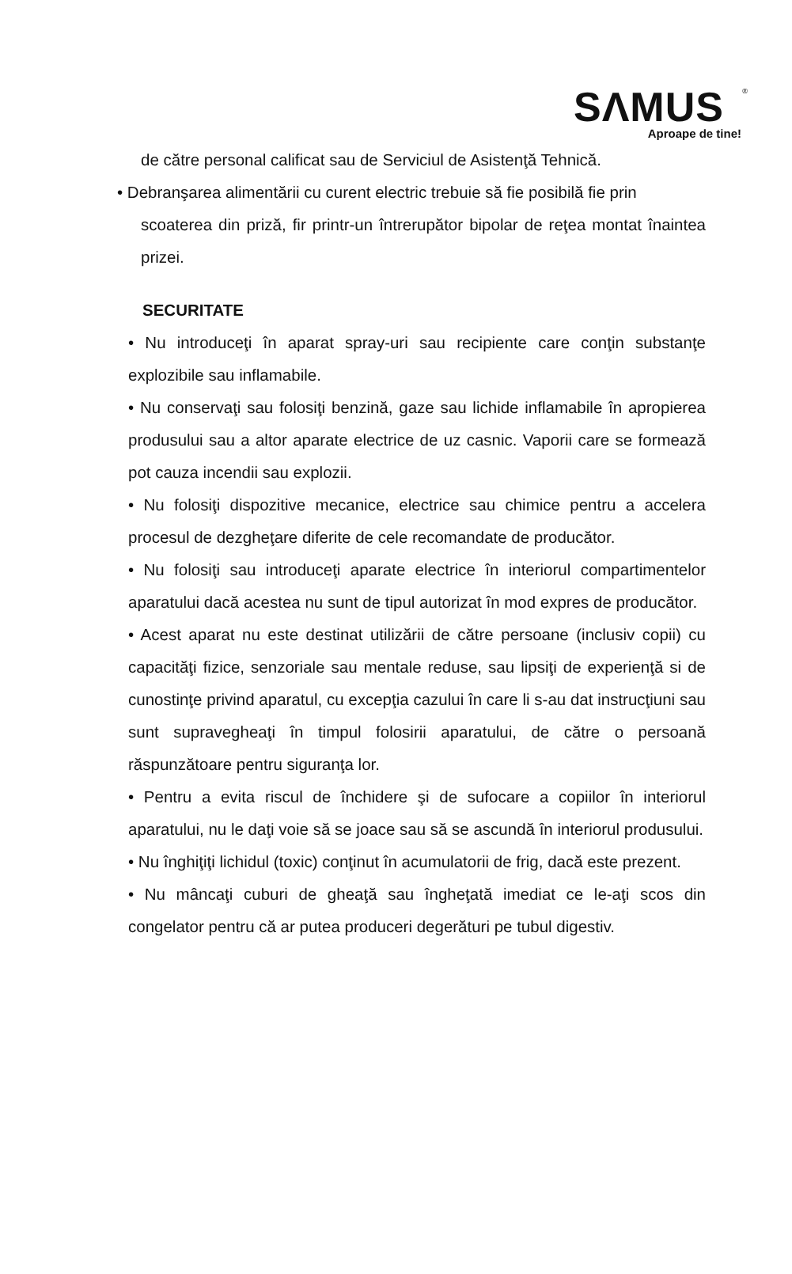SΛMUS
<sup>®</sup>
Aproape de tine!
de către personal calificat sau de Serviciul de Asistenţă Tehnică.
• Debranşarea alimentării cu curent electric trebuie să fie posibilă fie prin
scoaterea din priză, fir printr-un întrerupător bipolar de reţea montat înaintea prizei.
SECURITATE
• Nu introduceţi în aparat spray-uri sau recipiente care conţin substanţe explozibile sau inflamabile.
• Nu conservaţi sau folosiţi benzină, gaze sau lichide inflamabile în apropierea produsului sau a altor aparate electrice de uz casnic. Vaporii care se formează pot cauza incendii sau explozii.
• Nu folosiţi dispozitive mecanice, electrice sau chimice pentru a accelera procesul de dezgheţare diferite de cele recomandate de producător.
• Nu folosiţi sau introduceţi aparate electrice în interiorul compartimentelor aparatului dacă acestea nu sunt de tipul autorizat în mod expres de producător.
• Acest aparat nu este destinat utilizării de către persoane (inclusiv copii) cu capacităţi fizice, senzoriale sau mentale reduse, sau lipsiţi de experienţă si de cunostinţe privind aparatul, cu excepţia cazului în care li s-au dat instrucţiuni sau sunt supravegheaţi în timpul folosirii aparatului, de către o persoană răspunzătoare pentru siguranţa lor.
• Pentru a evita riscul de închidere şi de sufocare a copiilor în interiorul aparatului, nu le daţi voie să se joace sau să se ascundă în interiorul produsului.
• Nu înghiţiţi lichidul (toxic) conţinut în acumulatorii de frig, dacă este prezent.
• Nu mâncaţi cuburi de gheaţă sau îngheţată imediat ce le-aţi scos din congelator pentru că ar putea produceri degerături pe tubul digestiv.